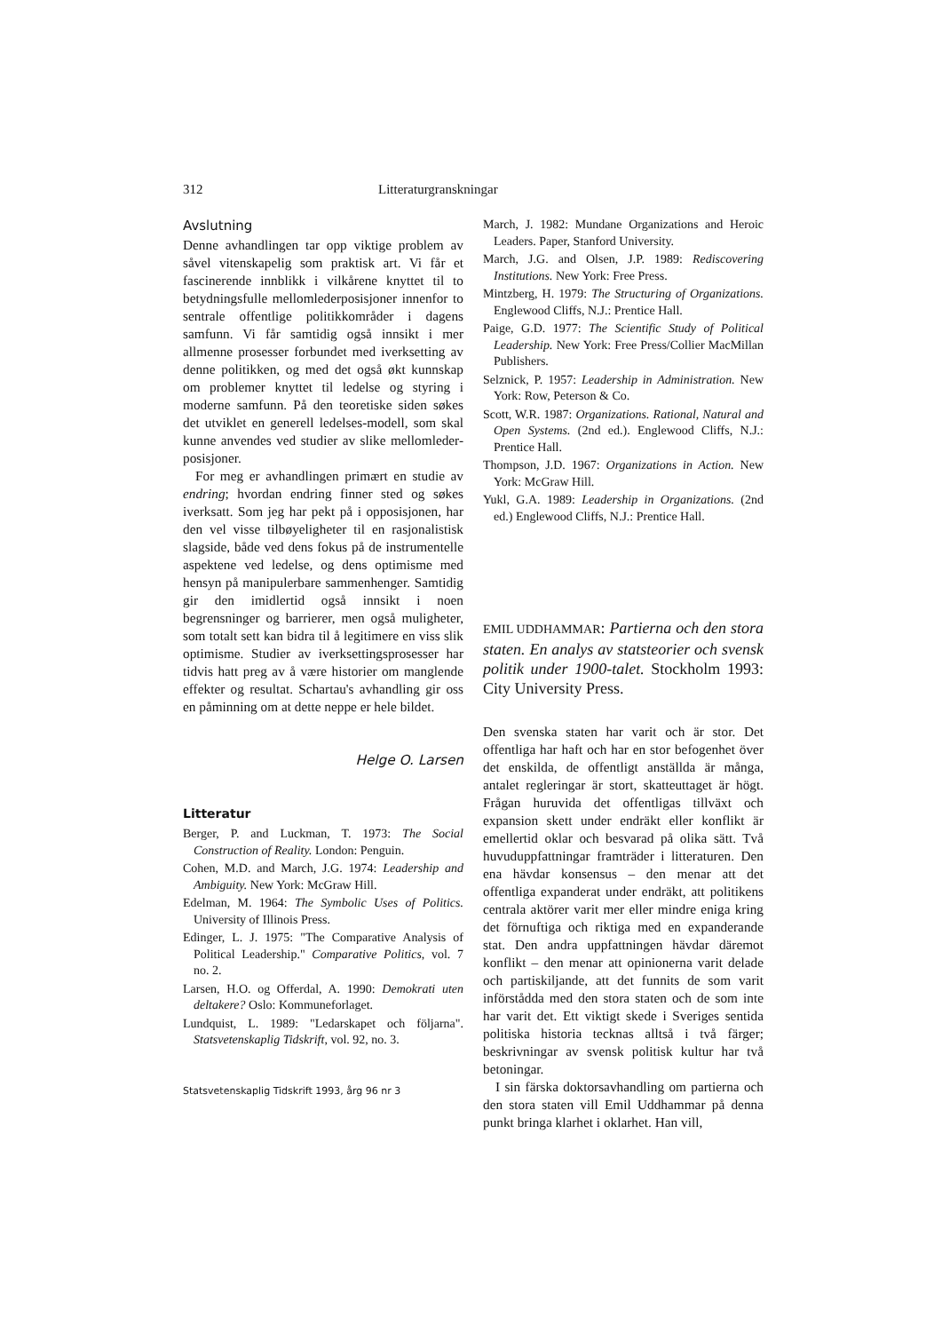312 Litteraturgranskningar
Avslutning
Denne avhandlingen tar opp viktige problem av såvel vitenskapelig som praktisk art. Vi får et fascinerende innblikk i vilkårene knyttet til to betydningsfulle mellomlederposisjoner innenfor to sentrale offentlige politikkområder i dagens samfunn. Vi får samtidig også innsikt i mer allmenne prosesser forbundet med iverksetting av denne politikken, og med det også økt kunnskap om problemer knyttet til ledelse og styring i moderne samfunn. På den teoretiske siden søkes det utviklet en generell ledelses-modell, som skal kunne anvendes ved studier av slike mellomleder-posisjoner.
For meg er avhandlingen primært en studie av endring; hvordan endring finner sted og søkes iverksatt. Som jeg har pekt på i opposisjonen, har den vel visse tilbøyeligheter til en rasjonalistisk slagside, både ved dens fokus på de instrumentelle aspektene ved ledelse, og dens optimisme med hensyn på manipulerbare sammenhenger. Samtidig gir den imidlertid også innsikt i noen begrensninger og barrierer, men også muligheter, som totalt sett kan bidra til å legitimere en viss slik optimisme. Studier av iverksettingsprosesser har tidvis hatt preg av å være historier om manglende effekter og resultat. Schartau's avhandling gir oss en påminning om at dette neppe er hele bildet.
Helge O. Larsen
Litteratur
Berger, P. and Luckman, T. 1973: The Social Construction of Reality. London: Penguin.
Cohen, M.D. and March, J.G. 1974: Leadership and Ambiguity. New York: McGraw Hill.
Edelman, M. 1964: The Symbolic Uses of Politics. University of Illinois Press.
Edinger, L. J. 1975: "The Comparative Analysis of Political Leadership." Comparative Politics, vol. 7 no. 2.
Larsen, H.O. og Offerdal, A. 1990: Demokrati uten deltakere? Oslo: Kommuneforlaget.
Lundquist, L. 1989: "Ledarskapet och följarna". Statsvetenskaplig Tidskrift, vol. 92, no. 3.
Statsvetenskaplig Tidskrift 1993, årg 96 nr 3
March, J. 1982: Mundane Organizations and Heroic Leaders. Paper, Stanford University.
March, J.G. and Olsen, J.P. 1989: Rediscovering Institutions. New York: Free Press.
Mintzberg, H. 1979: The Structuring of Organizations. Englewood Cliffs, N.J.: Prentice Hall.
Paige, G.D. 1977: The Scientific Study of Political Leadership. New York: Free Press/Collier MacMillan Publishers.
Selznick, P. 1957: Leadership in Administration. New York: Row, Peterson & Co.
Scott, W.R. 1987: Organizations. Rational, Natural and Open Systems. (2nd ed.). Englewood Cliffs, N.J.: Prentice Hall.
Thompson, J.D. 1967: Organizations in Action. New York: McGraw Hill.
Yukl, G.A. 1989: Leadership in Organizations. (2nd ed.) Englewood Cliffs, N.J.: Prentice Hall.
EMIL UDDHAMMAR: Partierna och den stora staten. En analys av statsteorier och svensk politik under 1900-talet. Stockholm 1993: City University Press.
Den svenska staten har varit och är stor. Det offentliga har haft och har en stor befogenhet över det enskilda, de offentligt anställda är många, antalet regleringar är stort, skatteuttaget är högt. Frågan huruvida det offentligas tillväxt och expansion skett under endräkt eller konflikt är emellertid oklar och besvarad på olika sätt. Två huvuduppfattningar framträder i litteraturen. Den ena hävdar konsensus – den menar att det offentliga expanderat under endräkt, att politikens centrala aktörer varit mer eller mindre eniga kring det förnuftiga och riktiga med en expanderande stat. Den andra uppfattningen hävdar däremot konflikt – den menar att opinionerna varit delade och partiskiljande, att det funnits de som varit införstådda med den stora staten och de som inte har varit det. Ett viktigt skede i Sveriges sentida politiska historia tecknas alltså i två färger; beskrivningar av svensk politisk kultur har två betoningar.
I sin färska doktorsavhandling om partierna och den stora staten vill Emil Uddhammar på denna punkt bringa klarhet i oklarhet. Han vill,